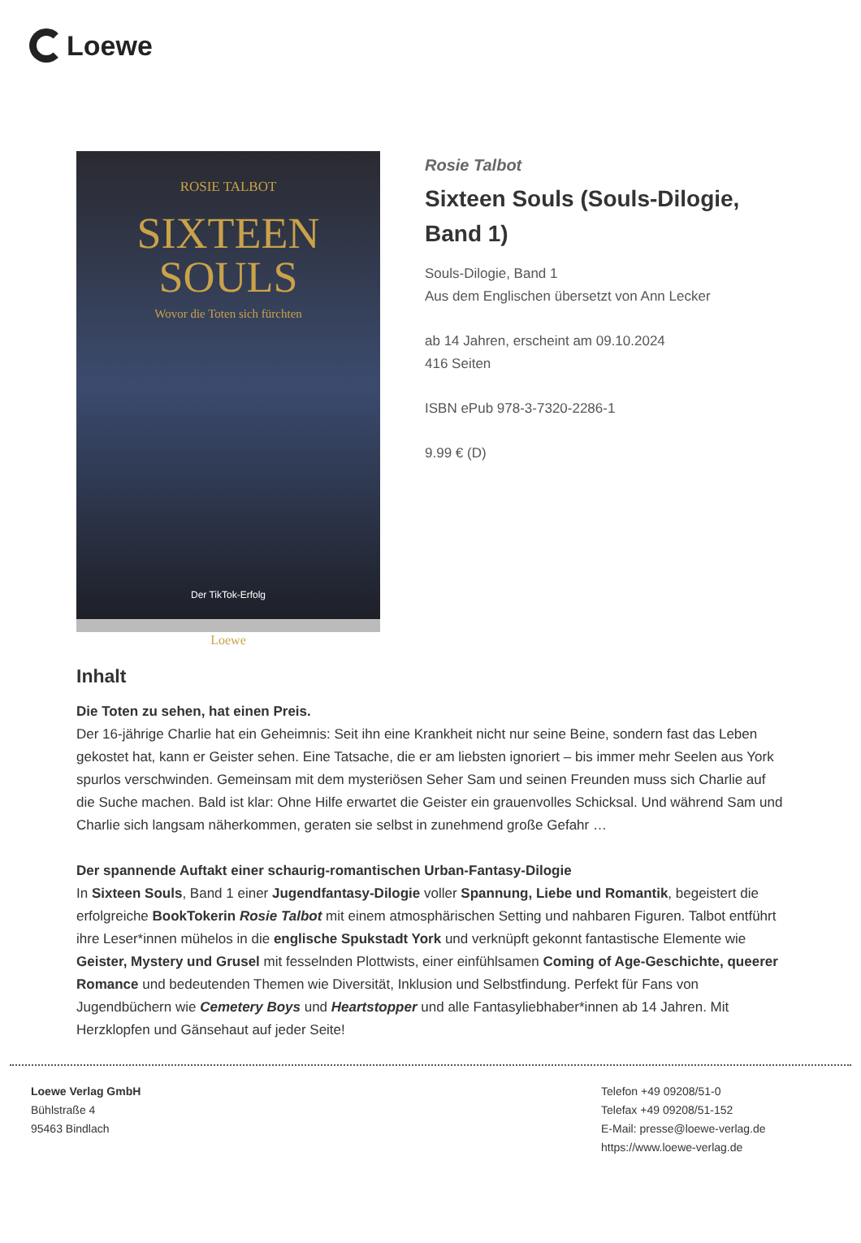Loewe
ROSIE TALBOT
SIXTEEN
SOULS
Wovor die Toten sich fürchten
Der TikTok-Erfolg
Loewe
Rosie Talbot
Sixteen Souls (Souls-Dilogie, Band 1)
Souls-Dilogie, Band 1
Aus dem Englischen übersetzt von Ann Lecker
ab 14 Jahren, erscheint am 09.10.2024
416 Seiten
ISBN ePub 978-3-7320-2286-1
9.99 € (D)
Inhalt
Die Toten zu sehen, hat einen Preis.
Der 16-jährige Charlie hat ein Geheimnis: Seit ihn eine Krankheit nicht nur seine Beine, sondern fast das Leben gekostet hat, kann er Geister sehen. Eine Tatsache, die er am liebsten ignoriert – bis immer mehr Seelen aus York spurlos verschwinden. Gemeinsam mit dem mysteriösen Seher Sam und seinen Freunden muss sich Charlie auf die Suche machen. Bald ist klar: Ohne Hilfe erwartet die Geister ein grauenvolles Schicksal. Und während Sam und Charlie sich langsam näherkommen, geraten sie selbst in zunehmend große Gefahr …
Der spannende Auftakt einer schaurig-romantischen Urban-Fantasy-Dilogie
In Sixteen Souls, Band 1 einer Jugendfantasy-Dilogie voller Spannung, Liebe und Romantik, begeistert die erfolgreiche BookTokerin Rosie Talbot mit einem atmosphärischen Setting und nahbaren Figuren. Talbot entführt ihre Leser*innen mühelos in die englische Spukstadt York und verknüpft gekonnt fantastische Elemente wie Geister, Mystery und Grusel mit fesselnden Plottwists, einer einfühlsamen Coming of Age-Geschichte, queerer Romance und bedeutenden Themen wie Diversität, Inklusion und Selbstfindung. Perfekt für Fans von Jugendbüchern wie Cemetery Boys und Heartstopper und alle Fantasyliebhaber*innen ab 14 Jahren. Mit Herzklopfen und Gänsehaut auf jeder Seite!
Loewe Verlag GmbH
Bühlstraße 4
95463 Bindlach
Telefon +49 09208/51-0
Telefax +49 09208/51-152
E-Mail: presse@loewe-verlag.de
https://www.loewe-verlag.de